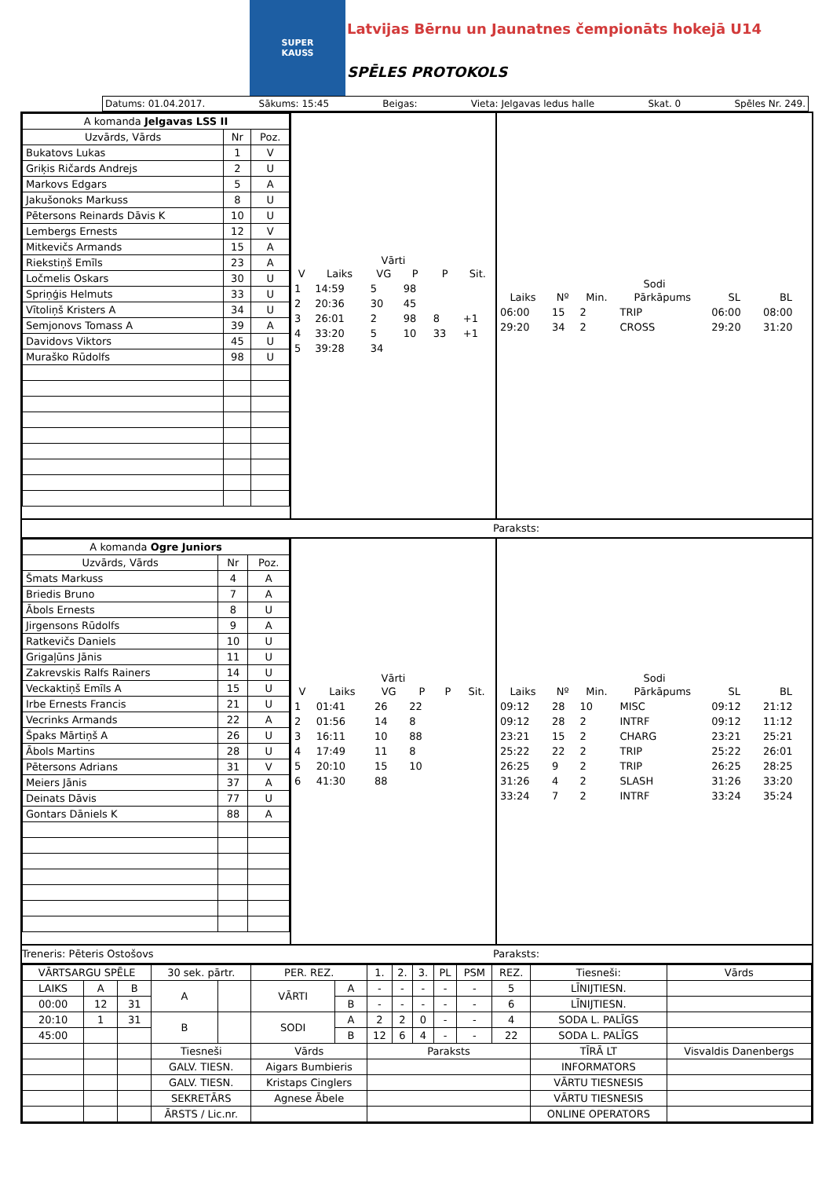SUPER
KAUSS
Latvijas Bērnu un Jaunatnes čempionāts hokejā U14
SPĒLES PROTOKOLS
Datums: 01.04.2017. Sākums: 15:45 Beigas: Vieta: Jelgavas ledus halle Skat. 0 Spēles Nr. 249.
| A komanda Jelgavas LSS II | | |
| --- | --- | --- |
| Uzvārds, Vārds | Nr | Poz. |
| Bukatovs Lukas | 1 | V |
| Griķis Ričards Andrejs | 2 | U |
| Markovs Edgars | 5 | A |
| Jakušonoks Markuss | 8 | U |
| Pētersons Reinards Dāvis K | 10 | U |
| Lembergs Ernests | 12 | V |
| Mitkevičs Armands | 15 | A |
| Riekstiņš Emīls | 23 | A |
| Ločmelis Oskars | 30 | U |
| Spriņģis Helmuts | 33 | U |
| Vītoliņš Kristers A | 34 | U |
| Semjonovs Tomass A | 39 | A |
| Davidovs Viktors | 45 | U |
| Muraško Rūdolfs | 98 | U |
Vārti
| V | Laiks | VG | P | P | Sit. |
| --- | --- | --- | --- | --- | --- |
| 1 | 14:59 | 5 | 98 | | |
| 2 | 20:36 | 30 | 45 | | |
| 3 | 26:01 | 2 | 98 | 8 | +1 |
| 4 | 33:20 | 5 | 10 | 33 | +1 |
| 5 | 39:28 | 34 | | | |
Sodi
| Laiks | Nº | Min. | Pārkāpums | SL | BL |
| --- | --- | --- | --- | --- | --- |
| 06:00 | 15 | 2 | TRIP | 06:00 | 08:00 |
| 29:20 | 34 | 2 | CROSS | 29:20 | 31:20 |
Paraksts:
| A komanda Ogre Juniors | | |
| --- | --- | --- |
| Uzvārds, Vārds | Nr | Poz. |
| Šmats Markuss | 4 | A |
| Briedis Bruno | 7 | A |
| Ābols Ernests | 8 | U |
| Jirgensons Rūdolfs | 9 | A |
| Ratkevičs Daniels | 10 | U |
| Grigaļūns Jānis | 11 | U |
| Zakrevskis Ralfs Rainers | 14 | U |
| Veckaktiņš Emīls A | 15 | U |
| Irbe Ernests Francis | 21 | U |
| Vecrinks Armands | 22 | A |
| Špaks Mārtiņš A | 26 | U |
| Ābols Martins | 28 | U |
| Pētersons Adrians | 31 | V |
| Meiers Jānis | 37 | A |
| Deinats Dāvis | 77 | U |
| Gontars Dāniels K | 88 | A |
Vārti
| V | Laiks | VG | P | P | Sit. |
| --- | --- | --- | --- | --- | --- |
| 1 | 01:41 | 26 | 22 | | |
| 2 | 01:56 | 14 | 8 | | |
| 3 | 16:11 | 10 | 88 | | |
| 4 | 17:49 | 11 | 8 | | |
| 5 | 20:10 | 15 | 10 | | |
| 6 | 41:30 | 88 | | | |
Sodi
| Laiks | Nº | Min. | Pārkāpums | SL | BL |
| --- | --- | --- | --- | --- | --- |
| 09:12 | 28 | 10 | MISC | 09:12 | 21:12 |
| 09:12 | 28 | 2 | INTRF | 09:12 | 11:12 |
| 23:21 | 15 | 2 | CHARG | 23:21 | 25:21 |
| 25:22 | 22 | 2 | TRIP | 25:22 | 26:01 |
| 26:25 | 9 | 2 | TRIP | 26:25 | 28:25 |
| 31:26 | 4 | 2 | SLASH | 31:26 | 33:20 |
| 33:24 | 7 | 2 | INTRF | 33:24 | 35:24 |
Treneris: Pēteris Ostošovs Paraksts:
| VĀRTSARGU SPĒLE | | | 30 sek. pārtr. | | PER. REZ. | | 1. | 2. | 3. | PL | PSM | REZ. | Tiesneši: | Vārds |
| LAIKS | A | B | A | | VĀRTI | A | - | - | - | - | - | 5 | LĪNIJTIESN. | |
| 00:00 | 12 | 31 | | | | B | - | - | - | - | - | 6 | LĪNIJTIESN. | |
| 20:10 | 1 | 31 | B | | SODI | A | 2 | 2 | 0 | - | - | 4 | SODA L. PALĪGS | |
| 45:00 | | | | | | B | 12 | 6 | 4 | - | - | 22 | SODA L. PALĪGS | |
| | | | Tiesneši | | Vārds | | Paraksts | | | | | | TĪRĀ LT | Visvaldis Danenbergs |
| | | | GALV. TIESN. | | Aigars Bumbieris | | | | | | | | INFORMATORS | |
| | | | GALV. TIESN. | | Kristaps Cinglers | | | | | | | | VĀRTU TIESNESIS | |
| | | | SEKRETĀRS | | Agnese Ābele | | | | | | | | VĀRTU TIESNESIS | |
| | | | ĀRSTS / Lic.nr. | | | | | | | | | | ONLINE OPERATORS | |